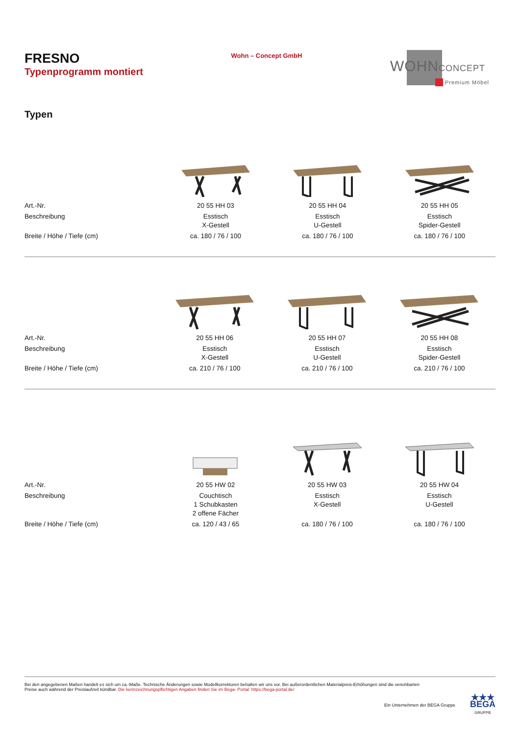FRESNO
Typenprogramm montiert
Wohn – Concept GmbH
WOHNCONCEPT
Premium Möbel
Typen
| Art.-Nr. | 20 55 HH 03 | 20 55 HH 04 | 20 55 HH 05 |
| Beschreibung | Esstisch X-Gestell | Esstisch U-Gestell | Esstisch Spider-Gestell |
| Breite / Höhe / Tiefe (cm) | ca. 180 / 76 / 100 | ca. 180 / 76 / 100 | ca. 180 / 76 / 100 |
| Art.-Nr. | 20 55 HH 06 | 20 55 HH 07 | 20 55 HH 08 |
| Beschreibung | Esstisch X-Gestell | Esstisch U-Gestell | Esstisch Spider-Gestell |
| Breite / Höhe / Tiefe (cm) | ca. 210 / 76 / 100 | ca. 210 / 76 / 100 | ca. 210 / 76 / 100 |
| Art.-Nr. | 20 55 HW 02 | 20 55 HW 03 | 20 55 HW 04 |
| Beschreibung | Couchtisch 1 Schubkasten 2 offene Fächer | Esstisch X-Gestell | Esstisch U-Gestell |
| Breite / Höhe / Tiefe (cm) | ca. 120 / 43 / 65 | ca. 180 / 76 / 100 | ca. 180 / 76 / 100 |
Bei den angegebenen Maßen handelt es sich um ca.-Maße. Technische Änderungen sowie Modellkorrekturen behalten wir uns vor. Bei außerordentlichen Materialpreis-Erhöhungen sind die vereinbarten
Preise auch während der Preislaufzeit kündbar. Die kennzeichnungspflichtigen Angaben finden Sie im Bega- Portal: https://bega-portal.de/
Ein Unternehmen der BEGA Gruppe ★★★
BEGA
GRUPPE